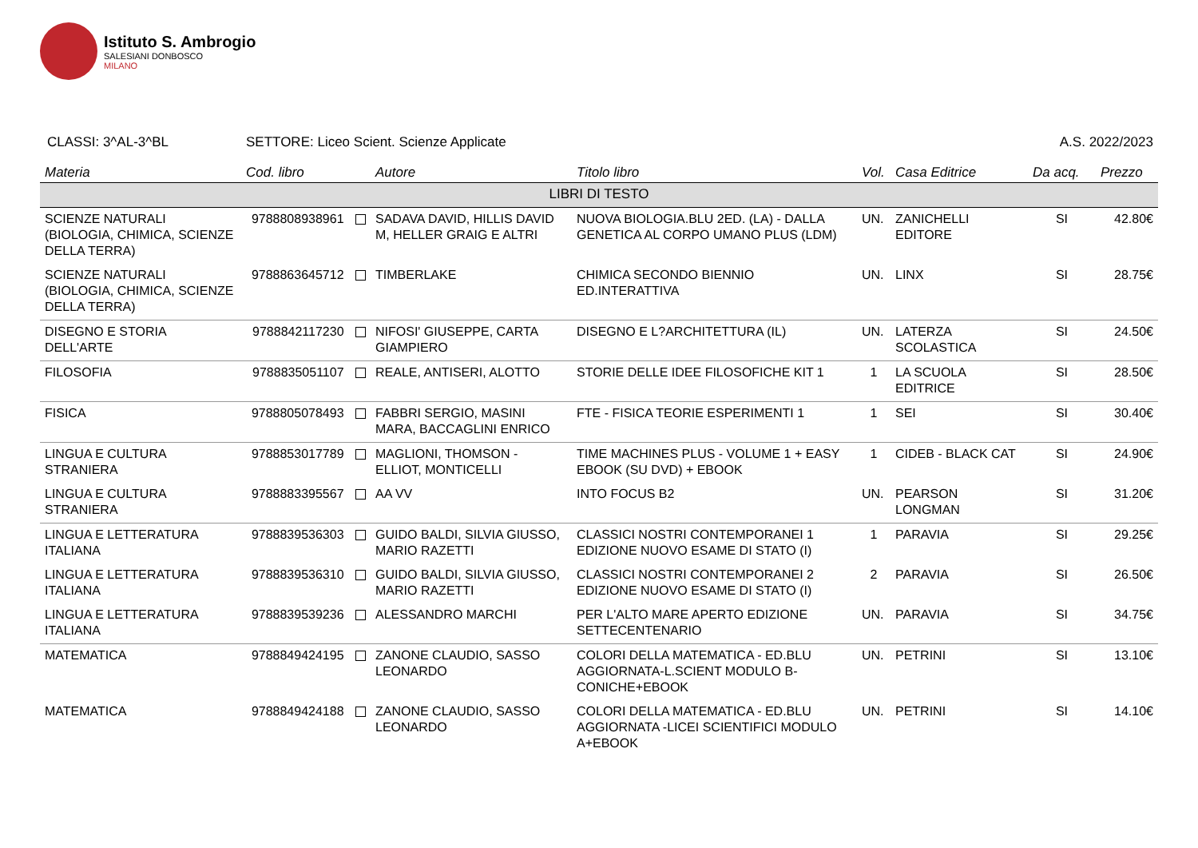Istituto S. Ambrogio
SALESIANI DONBOSCO
MILANO
CLASSI: 3^AL-3^BL SETTORE: Liceo Scient. Scienze Applicate
A.S. 2022/2023
| Materia | Cod. libro | Autore | Titolo libro | Vol. | Casa Editrice | Da acq. | Prezzo |
| --- | --- | --- | --- | --- | --- | --- | --- |
| LIBRI DI TESTO | | | | | | | |
| SCIENZE NATURALI (BIOLOGIA, CHIMICA, SCIENZE DELLA TERRA) | 9788808938961 | SADAVA DAVID, HILLIS DAVID M, HELLER GRAIG E ALTRI | NUOVA BIOLOGIA.BLU 2ED. (LA) - DALLA GENETICA AL CORPO UMANO PLUS (LDM) | UN. | ZANICHELLI EDITORE | SI | 42.80€ |
| SCIENZE NATURALI (BIOLOGIA, CHIMICA, SCIENZE DELLA TERRA) | 9788863645712 | TIMBERLAKE | CHIMICA SECONDO BIENNIO ED.INTERATTIVA | UN. | LINX | SI | 28.75€ |
| DISEGNO E STORIA DELL'ARTE | 9788842117230 | NIFOSI' GIUSEPPE, CARTA GIAMPIERO | DISEGNO E L?ARCHITETTURA (IL) | UN. | LATERZA SCOLASTICA | SI | 24.50€ |
| FILOSOFIA | 9788835051107 | REALE, ANTISERI, ALOTTO | STORIE DELLE IDEE FILOSOFICHE KIT 1 | 1 | LA SCUOLA EDITRICE | SI | 28.50€ |
| FISICA | 9788805078493 | FABBRI SERGIO, MASINI MARA, BACCAGLINI ENRICO | FTE - FISICA TEORIE ESPERIMENTI 1 | 1 | SEI | SI | 30.40€ |
| LINGUA E CULTURA STRANIERA | 9788853017789 | MAGLIONI, THOMSON - ELLIOT, MONTICELLI | TIME MACHINES PLUS - VOLUME 1 + EASY EBOOK (SU DVD) + EBOOK | 1 | CIDEB - BLACK CAT | SI | 24.90€ |
| LINGUA E CULTURA STRANIERA | 9788883395567 | AA VV | INTO FOCUS B2 | UN. | PEARSON LONGMAN | SI | 31.20€ |
| LINGUA E LETTERATURA ITALIANA | 9788839536303 | GUIDO BALDI, SILVIA GIUSSO, MARIO RAZETTI | CLASSICI NOSTRI CONTEMPORANEI 1 EDIZIONE NUOVO ESAME DI STATO (I) | 1 | PARAVIA | SI | 29.25€ |
| LINGUA E LETTERATURA ITALIANA | 9788839536310 | GUIDO BALDI, SILVIA GIUSSO, MARIO RAZETTI | CLASSICI NOSTRI CONTEMPORANEI 2 EDIZIONE NUOVO ESAME DI STATO (I) | 2 | PARAVIA | SI | 26.50€ |
| LINGUA E LETTERATURA ITALIANA | 9788839539236 | ALESSANDRO MARCHI | PER L'ALTO MARE APERTO EDIZIONE SETTECENTENARIO | UN. | PARAVIA | SI | 34.75€ |
| MATEMATICA | 9788849424195 | ZANONE CLAUDIO, SASSO LEONARDO | COLORI DELLA MATEMATICA - ED.BLU AGGIORNATA-L.SCIENT MODULO B-CONICHE+EBOOK | UN. | PETRINI | SI | 13.10€ |
| MATEMATICA | 9788849424188 | ZANONE CLAUDIO, SASSO LEONARDO | COLORI DELLA MATEMATICA - ED.BLU AGGIORNATA -LICEI SCIENTIFICI MODULO A+EBOOK | UN. | PETRINI | SI | 14.10€ |